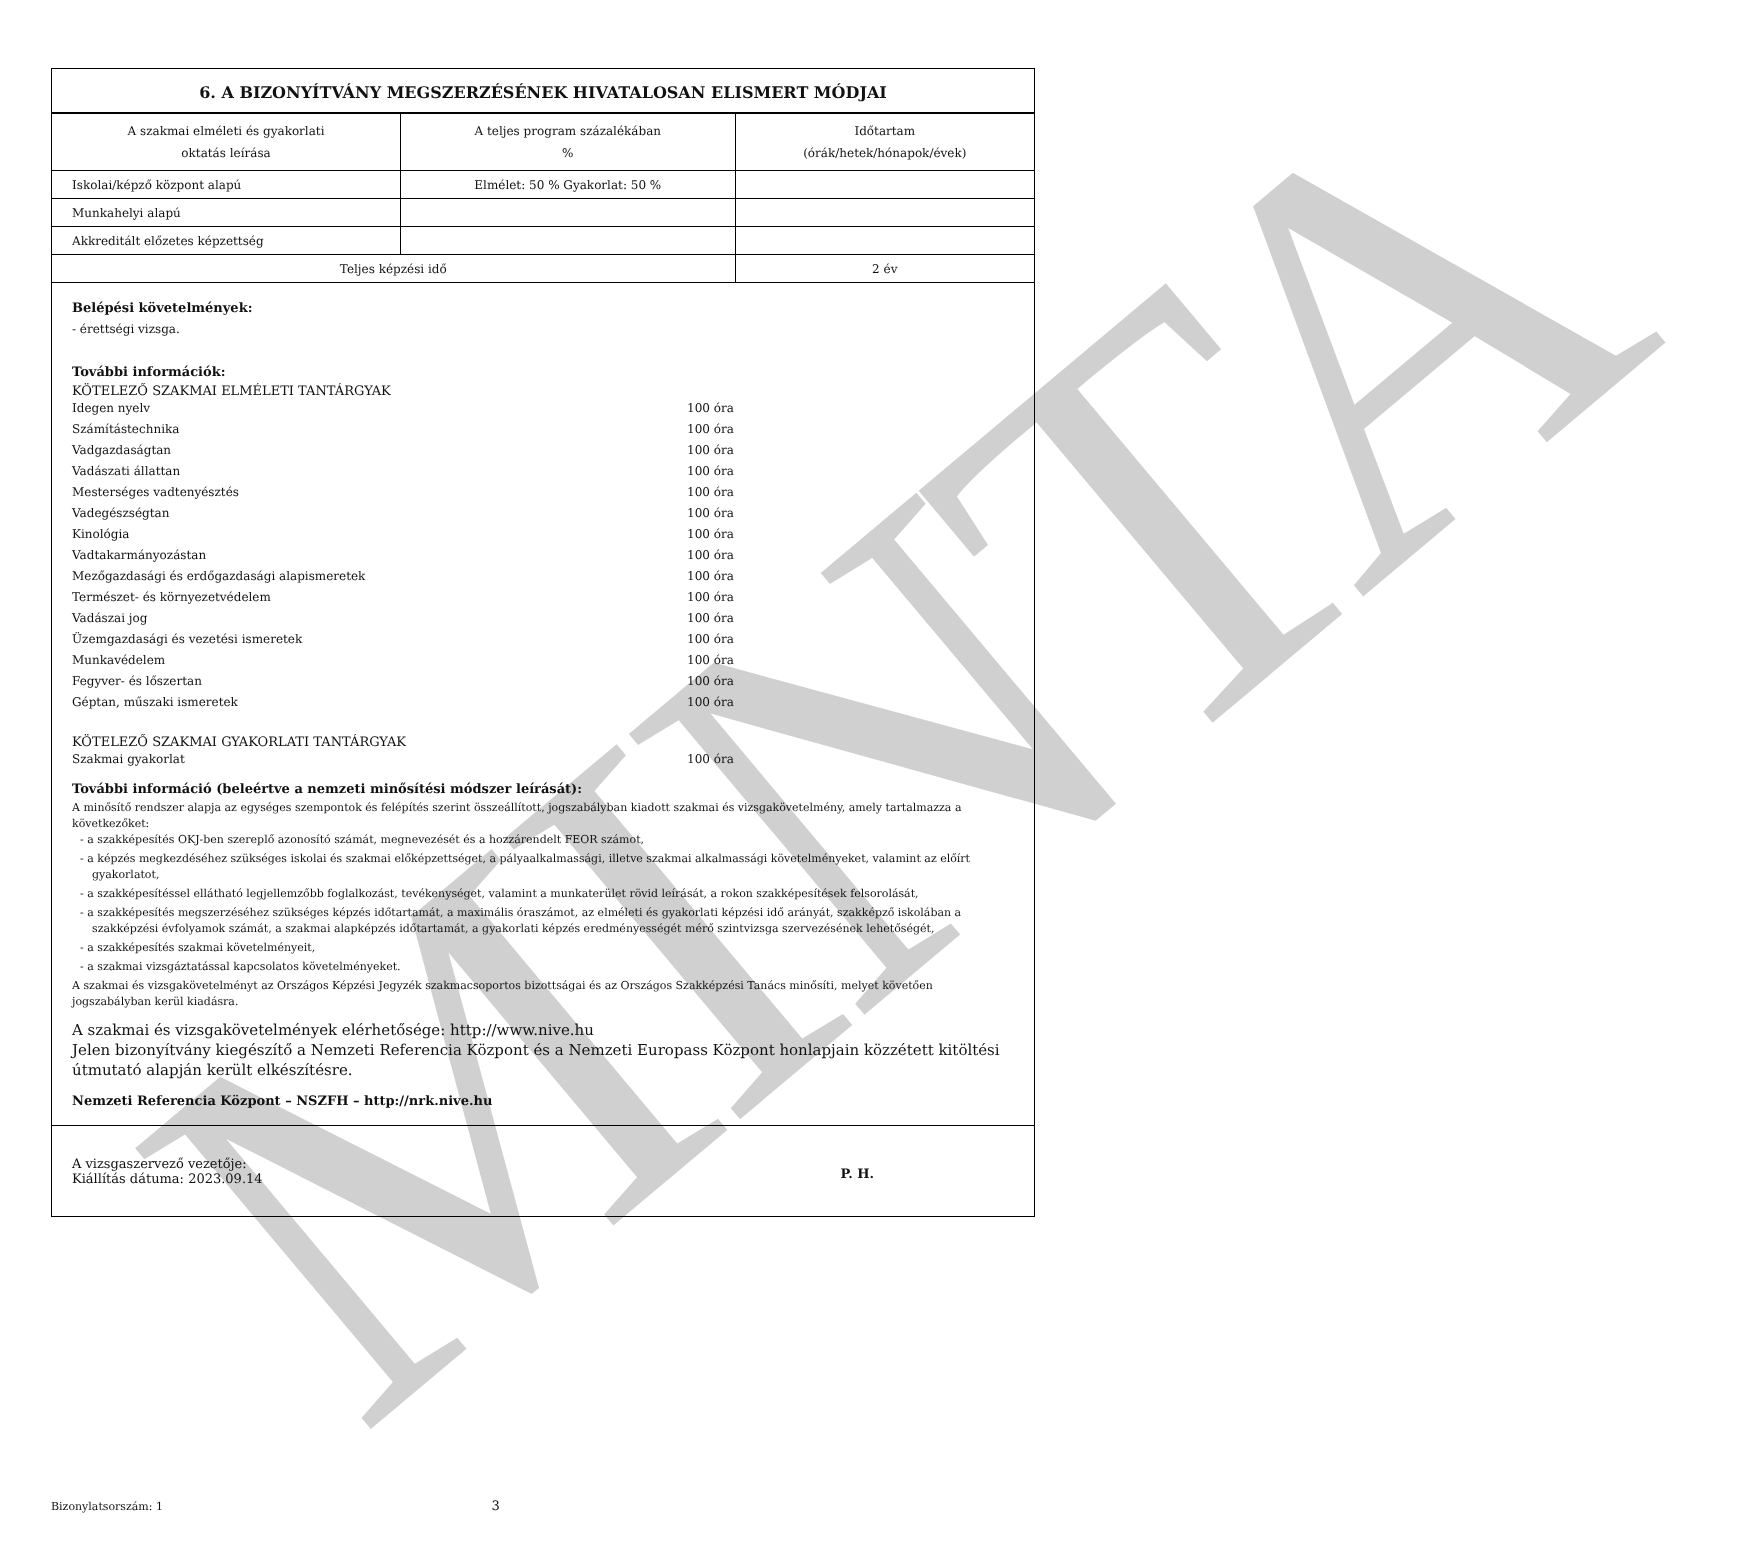MINTA
6. A BIZONYÍTVÁNY MEGSZERZÉSÉNEK HIVATALOSAN ELISMERT MÓDJAI
| A szakmai elméleti és gyakorlati oktatás leírása | A teljes program százalékában % | Időtartam (órák/hetek/hónapok/évek) |
| --- | --- | --- |
| Iskolai/képző központ alapú | Elmélet: 50 % Gyakorlat: 50 % | |
| Munkahelyi alapú | | |
| Akkreditált előzetes képzettség | | |
| Teljes képzési idő | | 2 év |
Belépési követelmények:
- érettségi vizsga.
További információk:
KÖTELEZŐ SZAKMAI ELMÉLETI TANTÁRGYAK
Idegen nyelv 100 óra
Számítástechnika 100 óra
Vadgazdaságtan 100 óra
Vadászati állattan 100 óra
Mesterséges vadtenyésztés 100 óra
Vadegészségtan 100 óra
Kinológia 100 óra
Vadtakarmányozástan 100 óra
Mezőgazdasági és erdőgazdasági alapismeretek 100 óra
Természet- és környezetvédelem 100 óra
Vadászai jog 100 óra
Üzemgazdasági és vezetési ismeretek 100 óra
Munkavédelem 100 óra
Fegyver- és lőszertan 100 óra
Géptan, műszaki ismeretek 100 óra
KÖTELEZŐ SZAKMAI GYAKORLATI TANTÁRGYAK
Szakmai gyakorlat 100 óra
További információ (beleértve a nemzeti minősítési módszer leírását):
A minősítő rendszer alapja az egységes szempontok és felépítés szerint összeállított, jogszabályban kiadott szakmai és vizsgakövetelmény, amely tartalmazza a következőket:
- a szakképesítés OKJ-ben szereplő azonosító számát, megnevezését és a hozzárendelt FEOR számot,
- a képzés megkezdéséhez szükséges iskolai és szakmai előképzettséget, a pályaalkalmassági, illetve szakmai alkalmassági követelményeket, valamint az előírt gyakorlatot,
- a szakképesítéssel ellátható legjellemzőbb foglalkozást, tevékenységet, valamint a munkaterület rövid leírását, a rokon szakképesítések felsorolását,
- a szakképesítés megszerzéséhez szükséges képzés időtartamát, a maximális óraszámot, az elméleti és gyakorlati képzési idő arányát, szakképző iskolában a szakképzési évfolyamok számát, a szakmai alapképzés időtartamát, a gyakorlati képzés eredményességét mérő szintvizsga szervezésének lehetőségét,
- a szakképesítés szakmai követelményeit,
- a szakmai vizsgáztatással kapcsolatos követelményeket.
A szakmai és vizsgakövetelményt az Országos Képzési Jegyzék szakmacsoportos bizottságai és az Országos Szakképzési Tanács minősíti, melyet követően jogszabályban kerül kiadásra.
A szakmai és vizsgakövetelmények elérhetősége: http://www.nive.hu
Jelen bizonyítvány kiegészítő a Nemzeti Referencia Központ és a Nemzeti Europass Központ honlapjain közzétett kitöltési útmutató alapján került elkészítésre.
Nemzeti Referencia Központ – NSZFH – http://nrk.nive.hu
A vizsgaszervező vezetője:
Kiállítás dátuma: 2023.09.14
P. H.
Bizonylatsorszám: 1 3